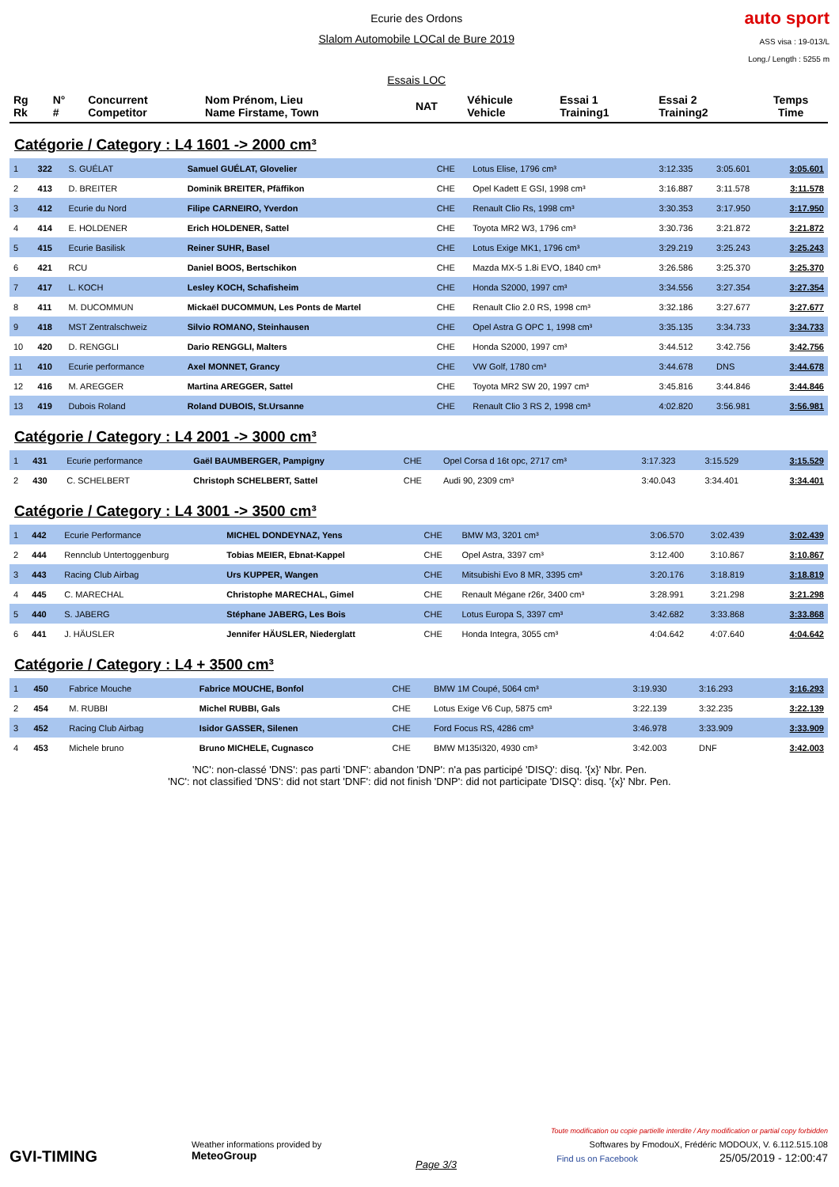Ecurie des Ordons
Slalom Automobile LOCal de Bure 2019
Essais LOC
auto sport
ASS visa : 19-013/L
Long./ Length : 5255 m
| Rg Rk | N° # | Concurrent Competitor | Nom Prénom, Lieu Name Firstame, Town | NAT | Véhicule Vehicle | Essai 1 Training1 | Essai 2 Training2 | Temps Time |
| --- | --- | --- | --- | --- | --- | --- | --- | --- |
Catégorie / Category : L4 1601 -> 2000 cm³
| 1 | 322 | S. GUÉLAT | Samuel GUÉLAT, Glovelier | CHE | Lotus Elise, 1796 cm³ | 3:12.335 | 3:05.601 | 3:05.601 |
| 2 | 413 | D. BREITER | Dominik BREITER, Pfäffikon | CHE | Opel Kadett E GSI, 1998 cm³ | 3:16.887 | 3:11.578 | 3:11.578 |
| 3 | 412 | Ecurie du Nord | Filipe CARNEIRO, Yverdon | CHE | Renault Clio Rs, 1998 cm³ | 3:30.353 | 3:17.950 | 3:17.950 |
| 4 | 414 | E. HOLDENER | Erich HOLDENER, Sattel | CHE | Toyota MR2 W3, 1796 cm³ | 3:30.736 | 3:21.872 | 3:21.872 |
| 5 | 415 | Ecurie Basilisk | Reiner SUHR, Basel | CHE | Lotus Exige MK1, 1796 cm³ | 3:29.219 | 3:25.243 | 3:25.243 |
| 6 | 421 | RCU | Daniel BOOS, Bertschikon | CHE | Mazda MX-5 1.8i EVO, 1840 cm³ | 3:26.586 | 3:25.370 | 3:25.370 |
| 7 | 417 | L. KOCH | Lesley KOCH, Schafisheim | CHE | Honda S2000, 1997 cm³ | 3:34.556 | 3:27.354 | 3:27.354 |
| 8 | 411 | M. DUCOMMUN | Mickaël DUCOMMUN, Les Ponts de Martel | CHE | Renault Clio 2.0 RS, 1998 cm³ | 3:32.186 | 3:27.677 | 3:27.677 |
| 9 | 418 | MST Zentralschweiz | Silvio ROMANO, Steinhausen | CHE | Opel Astra G OPC 1, 1998 cm³ | 3:35.135 | 3:34.733 | 3:34.733 |
| 10 | 420 | D. RENGGLI | Dario RENGGLI, Malters | CHE | Honda S2000, 1997 cm³ | 3:44.512 | 3:42.756 | 3:42.756 |
| 11 | 410 | Ecurie performance | Axel MONNET, Grancy | CHE | VW Golf, 1780 cm³ | 3:44.678 | DNS | 3:44.678 |
| 12 | 416 | M. AREGGER | Martina AREGGER, Sattel | CHE | Toyota MR2 SW 20, 1997 cm³ | 3:45.816 | 3:44.846 | 3:44.846 |
| 13 | 419 | Dubois Roland | Roland DUBOIS, St.Ursanne | CHE | Renault Clio 3 RS 2, 1998 cm³ | 4:02.820 | 3:56.981 | 3:56.981 |
Catégorie / Category : L4 2001 -> 3000 cm³
| 1 | 431 | Ecurie performance | Gaël BAUMBERGER, Pampigny | CHE | Opel Corsa d 16t opc, 2717 cm³ | 3:17.323 | 3:15.529 | 3:15.529 |
| 2 | 430 | C. SCHELBERT | Christoph SCHELBERT, Sattel | CHE | Audi 90, 2309 cm³ | 3:40.043 | 3:34.401 | 3:34.401 |
Catégorie / Category : L4 3001 -> 3500 cm³
| 1 | 442 | Ecurie Performance | MICHEL DONDEYNAZ, Yens | CHE | BMW M3, 3201 cm³ | 3:06.570 | 3:02.439 | 3:02.439 |
| 2 | 444 | Rennclub Untertoggenburg | Tobias MEIER, Ebnat-Kappel | CHE | Opel Astra, 3397 cm³ | 3:12.400 | 3:10.867 | 3:10.867 |
| 3 | 443 | Racing Club Airbag | Urs KUPPER, Wangen | CHE | Mitsubishi Evo 8 MR, 3395 cm³ | 3:20.176 | 3:18.819 | 3:18.819 |
| 4 | 445 | C. MARECHAL | Christophe MARECHAL, Gimel | CHE | Renault Mégane r26r, 3400 cm³ | 3:28.991 | 3:21.298 | 3:21.298 |
| 5 | 440 | S. JABERG | Stéphane JABERG, Les Bois | CHE | Lotus Europa S, 3397 cm³ | 3:42.682 | 3:33.868 | 3:33.868 |
| 6 | 441 | J. HÄUSLER | Jennifer HÄUSLER, Niederglatt | CHE | Honda Integra, 3055 cm³ | 4:04.642 | 4:07.640 | 4:04.642 |
Catégorie / Category : L4 + 3500 cm³
| 1 | 450 | Fabrice Mouche | Fabrice MOUCHE, Bonfol | CHE | BMW 1M Coupé, 5064 cm³ | 3:19.930 | 3:16.293 | 3:16.293 |
| 2 | 454 | M. RUBBI | Michel RUBBI, Gals | CHE | Lotus Exige V6 Cup, 5875 cm³ | 3:22.139 | 3:32.235 | 3:22.139 |
| 3 | 452 | Racing Club Airbag | Isidor GASSER, Silenen | CHE | Ford Focus RS, 4286 cm³ | 3:46.978 | 3:33.909 | 3:33.909 |
| 4 | 453 | Michele bruno | Bruno MICHELE, Cugnasco | CHE | BMW M135I320, 4930 cm³ | 3:42.003 | DNF | 3:42.003 |
'NC': non-classé 'DNS': pas parti 'DNF': abandon 'DNP': n'a pas participé 'DISQ': disq. '{x}' Nbr. Pen.
'NC': not classified 'DNS': did not start 'DNF': did not finish 'DNP': did not participate 'DISQ': disq. '{x}' Nbr. Pen.
GVI-TIMING
Weather informations provided by
MeteoGroup
Page 3/3
Toute modification ou copie partielle interdite / Any modification or partial copy forbidden
Softwares by FmodouX, Frédéric MODOUX, V. 6.112.515.108
Find us on Facebook 25/05/2019 - 12:00:47